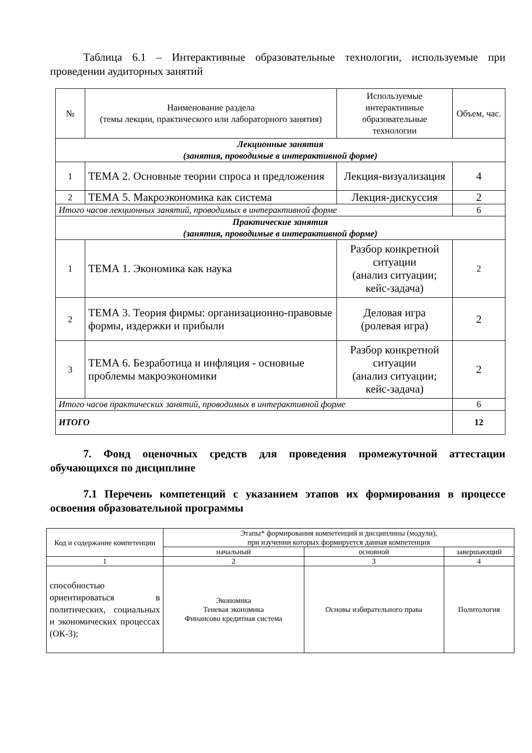Таблица 6.1 – Интерактивные образовательные технологии, используемые при проведении аудиторных занятий
| № | Наименование раздела (темы лекции, практического или лабораторного занятия) | Используемые интерактивные образовательные технологии | Объем, час. |
| --- | --- | --- | --- |
| Лекционные занятия (занятия, проводимые в интерактивной форме) | | | |
| 1 | ТЕМА 2. Основные теории спроса и предложения | Лекция-визуализация | 4 |
| 2 | ТЕМА 5. Макроэкономика как система | Лекция-дискуссия | 2 |
| Итого часов лекционных занятий, проводимых в интерактивной форме | | | 6 |
| Практические занятия (занятия, проводимые в интерактивной форме) | | | |
| 1 | ТЕМА 1. Экономика как наука | Разбор конкретной ситуации (анализ ситуации; кейс-задача) | 2 |
| 2 | ТЕМА 3. Теория фирмы: организационно-правовые формы, издержки и прибыли | Деловая игра (ролевая игра) | 2 |
| 3 | ТЕМА 6. Безработица и инфляция - основные проблемы макроэкономики | Разбор конкретной ситуации (анализ ситуации; кейс-задача) | 2 |
| Итого часов практических занятий, проводимых в интерактивной форме | | | 6 |
| ИТОГО | | | 12 |
7. Фонд оценочных средств для проведения промежуточной аттестации обучающихся по дисциплине
7.1 Перечень компетенций с указанием этапов их формирования в процессе освоения образовательной программы
| Код и содержание компетенции | Этапы* формирования компетенций и дисциплины (модули), при изучении которых формируется данная компетенция | | |
| --- | --- | --- | --- |
| | начальный | основной | завершающий |
| 1 | 2 | 3 | 4 |
| способностью ориентироваться в политических, социальных и экономических процессах (ОК-3); | Экономика Теневая экономика Финансово кредитная система | Основы избирательного права | Политология |